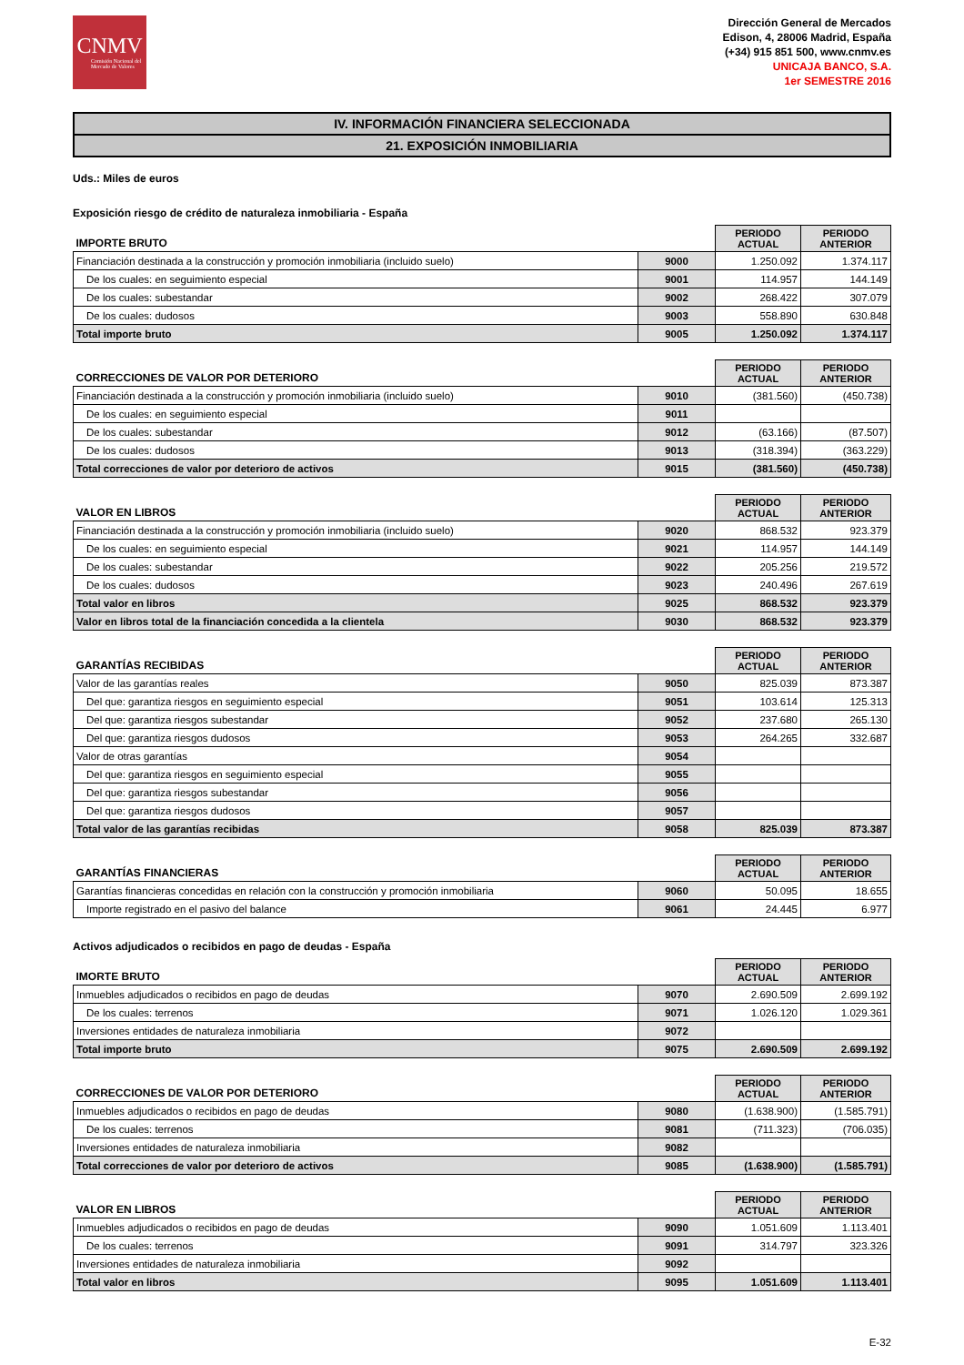CNMV
Comisión Nacional del Mercado de Valores
Dirección General de Mercados
Edison, 4, 28006 Madrid, España
(+34) 915 851 500, www.cnmv.es
UNICAJA BANCO, S.A.
1er SEMESTRE 2016
IV. INFORMACIÓN FINANCIERA SELECCIONADA
21. EXPOSICIÓN INMOBILIARIA
Uds.: Miles de euros
Exposición riesgo de crédito de naturaleza inmobiliaria - España
| IMPORTE BRUTO | | PERIODO ACTUAL | PERIODO ANTERIOR |
| Financiación destinada a la construcción y promoción inmobiliaria (incluido suelo) | 9000 | 1.250.092 | 1.374.117 |
| De los cuales: en seguimiento especial | 9001 | 114.957 | 144.149 |
| De los cuales: subestandar | 9002 | 268.422 | 307.079 |
| De los cuales: dudosos | 9003 | 558.890 | 630.848 |
| Total importe bruto | 9005 | 1.250.092 | 1.374.117 |
| CORRECCIONES DE VALOR POR DETERIORO | | PERIODO ACTUAL | PERIODO ANTERIOR |
| Financiación destinada a la construcción y promoción inmobiliaria (incluido suelo) | 9010 | (381.560) | (450.738) |
| De los cuales: en seguimiento especial | 9011 | | |
| De los cuales: subestandar | 9012 | (63.166) | (87.507) |
| De los cuales: dudosos | 9013 | (318.394) | (363.229) |
| Total correcciones de valor por deterioro de activos | 9015 | (381.560) | (450.738) |
| VALOR EN LIBROS | | PERIODO ACTUAL | PERIODO ANTERIOR |
| Financiación destinada a la construcción y promoción inmobiliaria (incluido suelo) | 9020 | 868.532 | 923.379 |
| De los cuales: en seguimiento especial | 9021 | 114.957 | 144.149 |
| De los cuales: subestandar | 9022 | 205.256 | 219.572 |
| De los cuales: dudosos | 9023 | 240.496 | 267.619 |
| Total valor en libros | 9025 | 868.532 | 923.379 |
| Valor en libros total de la financiación concedida a la clientela | 9030 | 868.532 | 923.379 |
| GARANTÍAS RECIBIDAS | | PERIODO ACTUAL | PERIODO ANTERIOR |
| Valor de las garantías reales | 9050 | 825.039 | 873.387 |
| Del que: garantiza riesgos en seguimiento especial | 9051 | 103.614 | 125.313 |
| Del que: garantiza riesgos subestandar | 9052 | 237.680 | 265.130 |
| Del que: garantiza riesgos dudosos | 9053 | 264.265 | 332.687 |
| Valor de otras garantías | 9054 | | |
| Del que: garantiza riesgos en seguimiento especial | 9055 | | |
| Del que: garantiza riesgos subestandar | 9056 | | |
| Del que: garantiza riesgos dudosos | 9057 | | |
| Total valor de las garantías recibidas | 9058 | 825.039 | 873.387 |
| GARANTÍAS FINANCIERAS | | PERIODO ACTUAL | PERIODO ANTERIOR |
| Garantías financieras concedidas en relación con la construcción y promoción inmobiliaria | 9060 | 50.095 | 18.655 |
| Importe registrado en el pasivo del balance | 9061 | 24.445 | 6.977 |
Activos adjudicados o recibidos en pago de deudas - España
| IMORTE BRUTO | | PERIODO ACTUAL | PERIODO ANTERIOR |
| Inmuebles adjudicados o recibidos en pago de deudas | 9070 | 2.690.509 | 2.699.192 |
| De los cuales: terrenos | 9071 | 1.026.120 | 1.029.361 |
| Inversiones entidades de naturaleza inmobiliaria | 9072 | | |
| Total importe bruto | 9075 | 2.690.509 | 2.699.192 |
| CORRECCIONES DE VALOR POR DETERIORO | | PERIODO ACTUAL | PERIODO ANTERIOR |
| Inmuebles adjudicados o recibidos en pago de deudas | 9080 | (1.638.900) | (1.585.791) |
| De los cuales: terrenos | 9081 | (711.323) | (706.035) |
| Inversiones entidades de naturaleza inmobiliaria | 9082 | | |
| Total correcciones de valor por deterioro de activos | 9085 | (1.638.900) | (1.585.791) |
| VALOR EN LIBROS | | PERIODO ACTUAL | PERIODO ANTERIOR |
| Inmuebles adjudicados o recibidos en pago de deudas | 9090 | 1.051.609 | 1.113.401 |
| De los cuales: terrenos | 9091 | 314.797 | 323.326 |
| Inversiones entidades de naturaleza inmobiliaria | 9092 | | |
| Total valor en libros | 9095 | 1.051.609 | 1.113.401 |
E-32